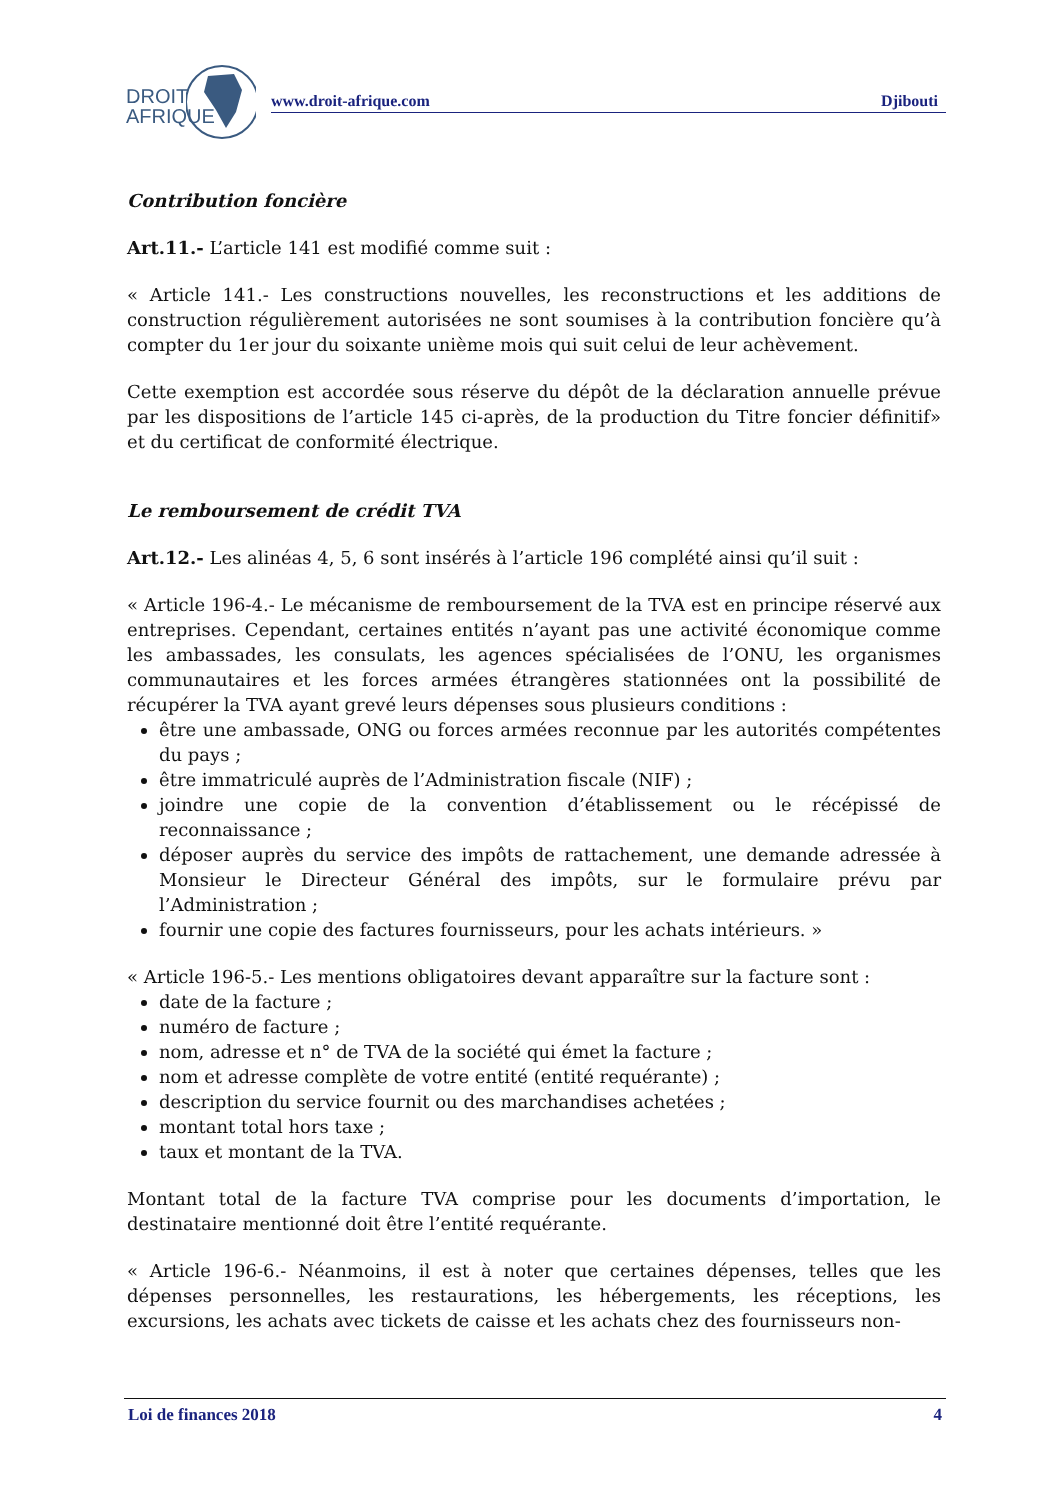DROIT
AFRIQUE
www.droit-afrique.com Djibouti
Contribution foncière
Art.11.- L’article 141 est modifié comme suit :
« Article 141.- Les constructions nouvelles, les reconstructions et les additions de construction régulièrement autorisées ne sont soumises à la contribution foncière qu’à compter du 1er jour du soixante unième mois qui suit celui de leur achèvement.
Cette exemption est accordée sous réserve du dépôt de la déclaration annuelle prévue par les dispositions de l’article 145 ci-après, de la production du Titre foncier définitif» et du certificat de conformité électrique.
Le remboursement de crédit TVA
Art.12.- Les alinéas 4, 5, 6 sont insérés à l’article 196 complété ainsi qu’il suit :
« Article 196-4.- Le mécanisme de remboursement de la TVA est en principe réservé aux entreprises. Cependant, certaines entités n’ayant pas une activité économique comme les ambassades, les consulats, les agences spécialisées de l’ONU, les organismes communautaires et les forces armées étrangères stationnées ont la possibilité de récupérer la TVA ayant grevé leurs dépenses sous plusieurs conditions :
être une ambassade, ONG ou forces armées reconnue par les autorités compétentes du pays ;
être immatriculé auprès de l’Administration fiscale (NIF) ;
joindre une copie de la convention d’établissement ou le récépissé de reconnaissance ;
déposer auprès du service des impôts de rattachement, une demande adressée à Monsieur le Directeur Général des impôts, sur le formulaire prévu par l’Administration ;
fournir une copie des factures fournisseurs, pour les achats intérieurs. »
« Article 196-5.- Les mentions obligatoires devant apparaître sur la facture sont :
date de la facture ;
numéro de facture ;
nom, adresse et n° de TVA de la société qui émet la facture ;
nom et adresse complète de votre entité (entité requérante) ;
description du service fournit ou des marchandises achetées ;
montant total hors taxe ;
taux et montant de la TVA.
Montant total de la facture TVA comprise pour les documents d’importation, le destinataire mentionné doit être l’entité requérante.
« Article 196-6.- Néanmoins, il est à noter que certaines dépenses, telles que les dépenses personnelles, les restaurations, les hébergements, les réceptions, les excursions, les achats avec tickets de caisse et les achats chez des fournisseurs non-
Loi de finances 2018 4